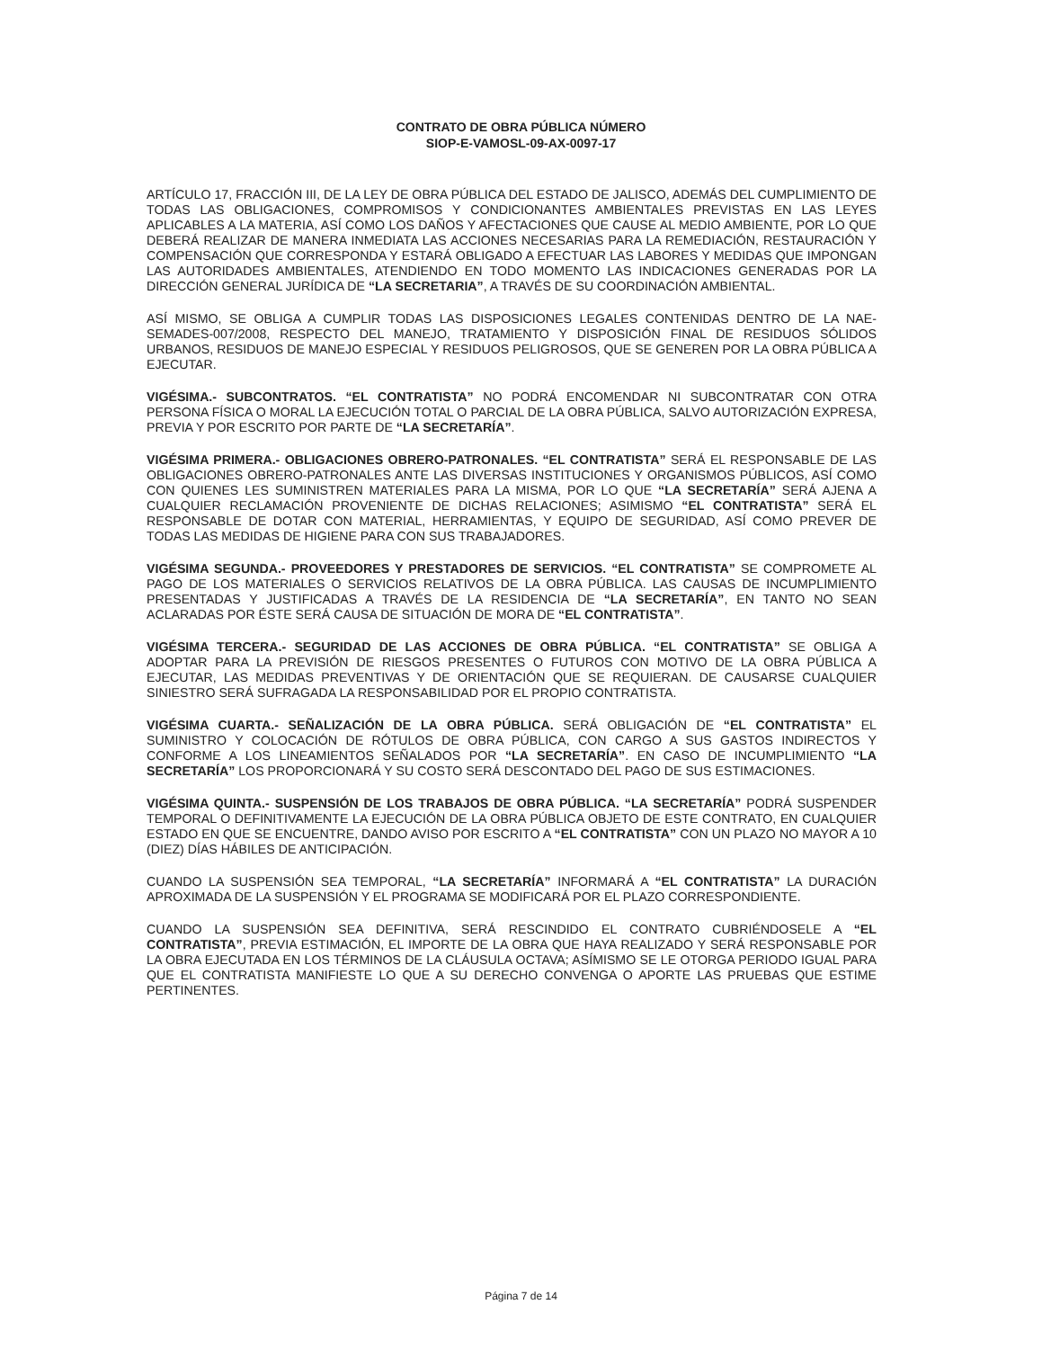CONTRATO DE OBRA PÚBLICA NÚMERO
SIOP-E-VAMOSL-09-AX-0097-17
ARTÍCULO 17, FRACCIÓN III, DE LA LEY DE OBRA PÚBLICA DEL ESTADO DE JALISCO, ADEMÁS DEL CUMPLIMIENTO DE TODAS LAS OBLIGACIONES, COMPROMISOS Y CONDICIONANTES AMBIENTALES PREVISTAS EN LAS LEYES APLICABLES A LA MATERIA, ASÍ COMO LOS DAÑOS Y AFECTACIONES QUE CAUSE AL MEDIO AMBIENTE, POR LO QUE DEBERÁ REALIZAR DE MANERA INMEDIATA LAS ACCIONES NECESARIAS PARA LA REMEDIACIÓN, RESTAURACIÓN Y COMPENSACIÓN QUE CORRESPONDA Y ESTARÁ OBLIGADO A EFECTUAR LAS LABORES Y MEDIDAS QUE IMPONGAN LAS AUTORIDADES AMBIENTALES, ATENDIENDO EN TODO MOMENTO LAS INDICACIONES GENERADAS POR LA DIRECCIÓN GENERAL JURÍDICA DE “LA SECRETARIA”, A TRAVÉS DE SU COORDINACIÓN AMBIENTAL.
ASÍ MISMO, SE OBLIGA A CUMPLIR TODAS LAS DISPOSICIONES LEGALES CONTENIDAS DENTRO DE LA NAE-SEMADES-007/2008, RESPECTO DEL MANEJO, TRATAMIENTO Y DISPOSICIÓN FINAL DE RESIDUOS SÓLIDOS URBANOS, RESIDUOS DE MANEJO ESPECIAL Y RESIDUOS PELIGROSOS, QUE SE GENEREN POR LA OBRA PÚBLICA A EJECUTAR.
VIGÉSIMA.- SUBCONTRATOS. “EL CONTRATISTA” NO PODRÁ ENCOMENDAR NI SUBCONTRATAR CON OTRA PERSONA FÍSICA O MORAL LA EJECUCIÓN TOTAL O PARCIAL DE LA OBRA PÚBLICA, SALVO AUTORIZACIÓN EXPRESA, PREVIA Y POR ESCRITO POR PARTE DE “LA SECRETARÍA”.
VIGÉSIMA PRIMERA.- OBLIGACIONES OBRERO-PATRONALES. “EL CONTRATISTA” SERÁ EL RESPONSABLE DE LAS OBLIGACIONES OBRERO-PATRONALES ANTE LAS DIVERSAS INSTITUCIONES Y ORGANISMOS PÚBLICOS, ASÍ COMO CON QUIENES LES SUMINISTREN MATERIALES PARA LA MISMA, POR LO QUE “LA SECRETARÍA” SERÁ AJENA A CUALQUIER RECLAMACIÓN PROVENIENTE DE DICHAS RELACIONES; ASIMISMO “EL CONTRATISTA” SERÁ EL RESPONSABLE DE DOTAR CON MATERIAL, HERRAMIENTAS, Y EQUIPO DE SEGURIDAD, ASÍ COMO PREVER DE TODAS LAS MEDIDAS DE HIGIENE PARA CON SUS TRABAJADORES.
VIGÉSIMA SEGUNDA.- PROVEEDORES Y PRESTADORES DE SERVICIOS. “EL CONTRATISTA” SE COMPROMETE AL PAGO DE LOS MATERIALES O SERVICIOS RELATIVOS DE LA OBRA PÚBLICA. LAS CAUSAS DE INCUMPLIMIENTO PRESENTADAS Y JUSTIFICADAS A TRAVÉS DE LA RESIDENCIA DE “LA SECRETARÍA”, EN TANTO NO SEAN ACLARADAS POR ÉSTE SERÁ CAUSA DE SITUACIÓN DE MORA DE “EL CONTRATISTA”.
VIGÉSIMA TERCERA.- SEGURIDAD DE LAS ACCIONES DE OBRA PÚBLICA. “EL CONTRATISTA” SE OBLIGA A ADOPTAR PARA LA PREVISIÓN DE RIESGOS PRESENTES O FUTUROS CON MOTIVO DE LA OBRA PÚBLICA A EJECUTAR, LAS MEDIDAS PREVENTIVAS Y DE ORIENTACIÓN QUE SE REQUIERAN. DE CAUSARSE CUALQUIER SINIESTRO SERÁ SUFRAGADA LA RESPONSABILIDAD POR EL PROPIO CONTRATISTA.
VIGÉSIMA CUARTA.- SEÑALIZACIÓN DE LA OBRA PÚBLICA. SERÁ OBLIGACIÓN DE “EL CONTRATISTA” EL SUMINISTRO Y COLOCACIÓN DE RÓTULOS DE OBRA PÚBLICA, CON CARGO A SUS GASTOS INDIRECTOS Y CONFORME A LOS LINEAMIENTOS SEÑALADOS POR “LA SECRETARÍA”. EN CASO DE INCUMPLIMIENTO “LA SECRETARÍA” LOS PROPORCIONARÁ Y SU COSTO SERÁ DESCONTADO DEL PAGO DE SUS ESTIMACIONES.
VIGÉSIMA QUINTA.- SUSPENSIÓN DE LOS TRABAJOS DE OBRA PÚBLICA. “LA SECRETARÍA” PODRÁ SUSPENDER TEMPORAL O DEFINITIVAMENTE LA EJECUCIÓN DE LA OBRA PÚBLICA OBJETO DE ESTE CONTRATO, EN CUALQUIER ESTADO EN QUE SE ENCUENTRE, DANDO AVISO POR ESCRITO A “EL CONTRATISTA” CON UN PLAZO NO MAYOR A 10 (DIEZ) DÍAS HÁBILES DE ANTICIPACIÓN.
CUANDO LA SUSPENSIÓN SEA TEMPORAL, “LA SECRETARÍA” INFORMARÁ A “EL CONTRATISTA” LA DURACIÓN APROXIMADA DE LA SUSPENSIÓN Y EL PROGRAMA SE MODIFICARÁ POR EL PLAZO CORRESPONDIENTE.
CUANDO LA SUSPENSIÓN SEA DEFINITIVA, SERÁ RESCINDIDO EL CONTRATO CUBRIÉNDOSELE A “EL CONTRATISTA”, PREVIA ESTIMACIÓN, EL IMPORTE DE LA OBRA QUE HAYA REALIZADO Y SERÁ RESPONSABLE POR LA OBRA EJECUTADA EN LOS TÉRMINOS DE LA CLÁUSULA OCTAVA; ASÍMISMO SE LE OTORGA PERIODO IGUAL PARA QUE EL CONTRATISTA MANIFIESTE LO QUE A SU DERECHO CONVENGA O APORTE LAS PRUEBAS QUE ESTIME PERTINENTES.
Página 7 de 14